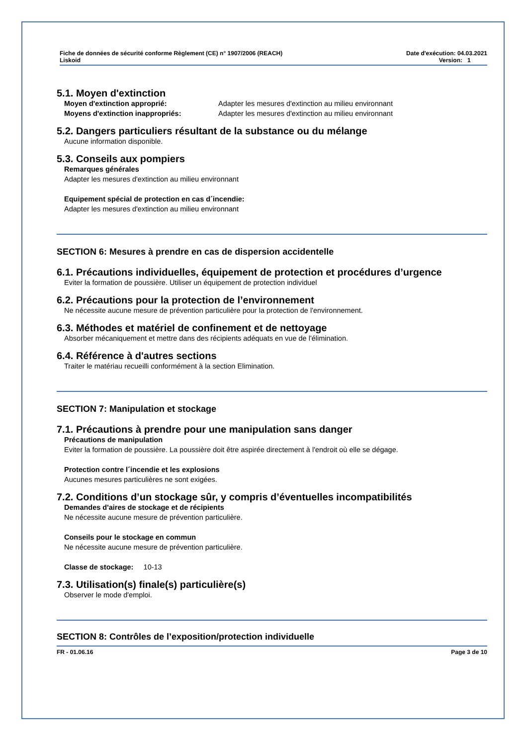Fiche de données de sécurité conforme Règlement (CE) n° 1907/2006 (REACH)
Liskoid
Date d'exécution: 04.03.2021
Version: 1
5.1. Moyen d'extinction
Moyen d'extinction approprié: Adapter les mesures d'extinction au milieu environnant
Moyens d'extinction inappropriés: Adapter les mesures d'extinction au milieu environnant
5.2. Dangers particuliers résultant de la substance ou du mélange
Aucune information disponible.
5.3. Conseils aux pompiers
Remarques générales
Adapter les mesures d'extinction au milieu environnant
Equipement spécial de protection en cas d´incendie:
Adapter les mesures d'extinction au milieu environnant
SECTION 6: Mesures à prendre en cas de dispersion accidentelle
6.1. Précautions individuelles, équipement de protection et procédures d’urgence
Eviter la formation de poussière. Utiliser un équipement de protection individuel
6.2. Précautions pour la protection de l’environnement
Ne nécessite aucune mesure de prévention particulière pour la protection de l'environnement.
6.3. Méthodes et matériel de confinement et de nettoyage
Absorber mécaniquement et mettre dans des récipients adéquats en vue de l'élimination.
6.4. Référence à d'autres sections
Traiter le matériau recueilli conformément à la section Elimination.
SECTION 7: Manipulation et stockage
7.1. Précautions à prendre pour une manipulation sans danger
Précautions de manipulation
Eviter la formation de poussière. La poussière doit être aspirée directement à l'endroit où elle se dégage.
Protection contre l´incendie et les explosions
Aucunes mesures particulières ne sont exigées.
7.2. Conditions d’un stockage sûr, y compris d’éventuelles incompatibilités
Demandes d'aires de stockage et de récipients
Ne nécessite aucune mesure de prévention particulière.
Conseils pour le stockage en commun
Ne nécessite aucune mesure de prévention particulière.
Classe de stockage: 10-13
7.3. Utilisation(s) finale(s) particulière(s)
Observer le mode d'emploi.
SECTION 8: Contrôles de l’exposition/protection individuelle
FR - 01.06.16 Page 3 de 10